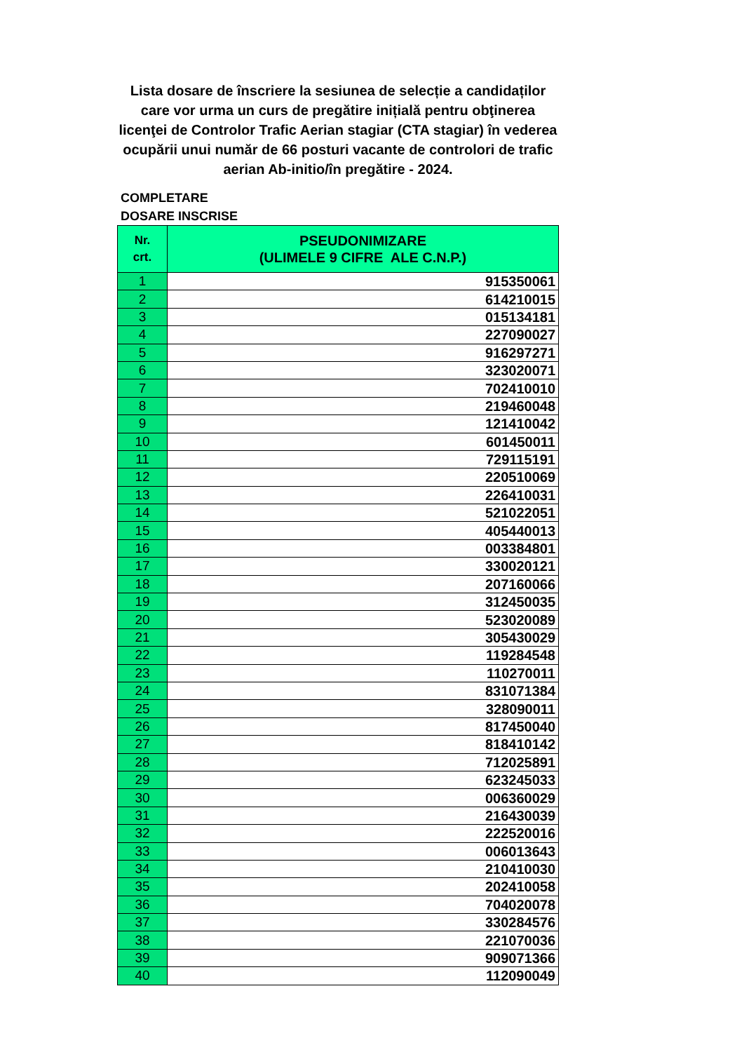Lista dosare de înscriere la sesiunea de selecție a candidaților care vor urma un curs de pregătire inițială pentru obţinerea licenţei de Controlor Trafic Aerian stagiar (CTA stagiar) în vederea ocupării unui număr de 66 posturi vacante de controlori de trafic aerian Ab-initio/în pregătire - 2024.
COMPLETARE
DOSARE INSCRISE
| Nr. crt. | PSEUDONIMIZARE (ULIMELE 9 CIFRE ALE C.N.P.) |
| --- | --- |
| 1 | 915350061 |
| 2 | 614210015 |
| 3 | 015134181 |
| 4 | 227090027 |
| 5 | 916297271 |
| 6 | 323020071 |
| 7 | 702410010 |
| 8 | 219460048 |
| 9 | 121410042 |
| 10 | 601450011 |
| 11 | 729115191 |
| 12 | 220510069 |
| 13 | 226410031 |
| 14 | 521022051 |
| 15 | 405440013 |
| 16 | 003384801 |
| 17 | 330020121 |
| 18 | 207160066 |
| 19 | 312450035 |
| 20 | 523020089 |
| 21 | 305430029 |
| 22 | 119284548 |
| 23 | 110270011 |
| 24 | 831071384 |
| 25 | 328090011 |
| 26 | 817450040 |
| 27 | 818410142 |
| 28 | 712025891 |
| 29 | 623245033 |
| 30 | 006360029 |
| 31 | 216430039 |
| 32 | 222520016 |
| 33 | 006013643 |
| 34 | 210410030 |
| 35 | 202410058 |
| 36 | 704020078 |
| 37 | 330284576 |
| 38 | 221070036 |
| 39 | 909071366 |
| 40 | 112090049 |